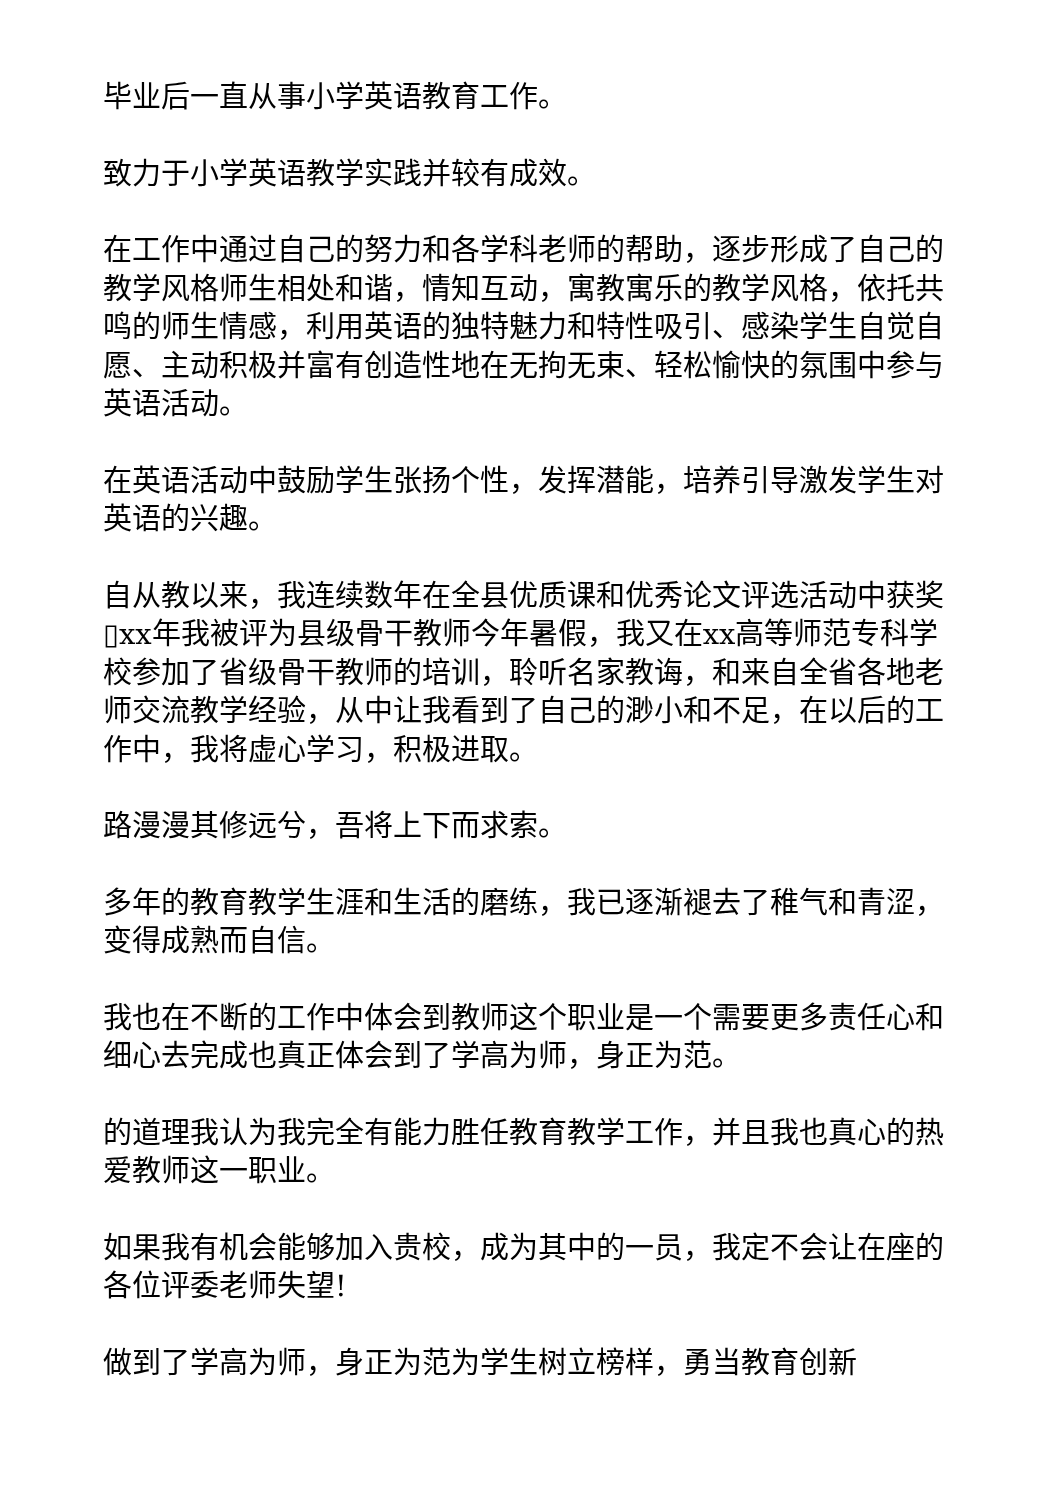毕业后一直从事小学英语教育工作。
致力于小学英语教学实践并较有成效。
在工作中通过自己的努力和各学科老师的帮助，逐步形成了自己的教学风格师生相处和谐，情知互动，寓教寓乐的教学风格，依托共鸣的师生情感，利用英语的独特魅力和特性吸引、感染学生自觉自愿、主动积极并富有创造性地在无拘无束、轻松愉快的氛围中参与英语活动。
在英语活动中鼓励学生张扬个性，发挥潜能，培养引导激发学生对英语的兴趣。
自从教以来，我连续数年在全县优质课和优秀论文评选活动中获奖▯xx年我被评为县级骨干教师今年暑假，我又在xx高等师范专科学校参加了省级骨干教师的培训，聆听名家教诲，和来自全省各地老师交流教学经验，从中让我看到了自己的渺小和不足，在以后的工作中，我将虚心学习，积极进取。
路漫漫其修远兮，吾将上下而求索。
多年的教育教学生涯和生活的磨练，我已逐渐褪去了稚气和青涩，变得成熟而自信。
我也在不断的工作中体会到教师这个职业是一个需要更多责任心和细心去完成也真正体会到了学高为师，身正为范。
的道理我认为我完全有能力胜任教育教学工作，并且我也真心的热爱教师这一职业。
如果我有机会能够加入贵校，成为其中的一员，我定不会让在座的各位评委老师失望!
做到了学高为师，身正为范为学生树立榜样，勇当教育创新